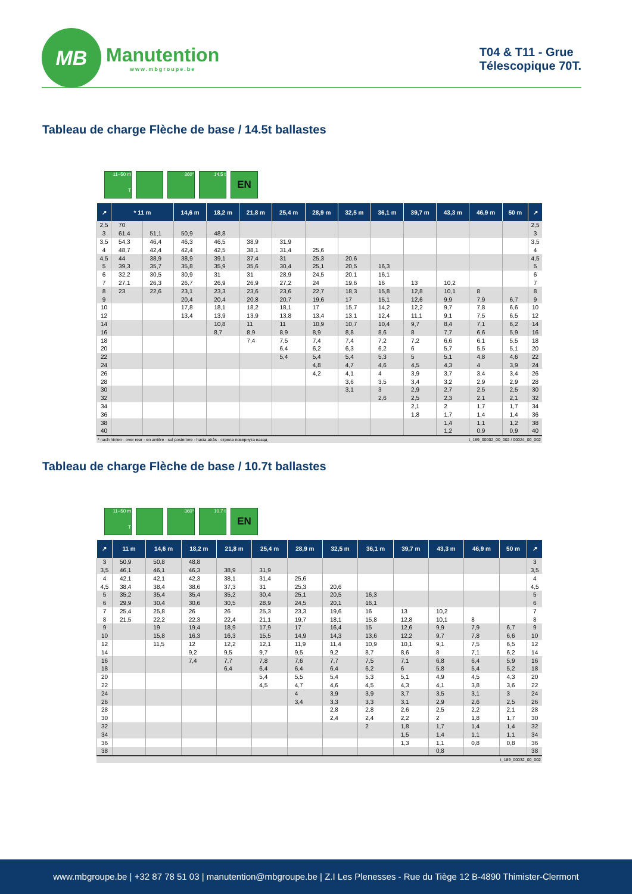MB
Manutention
www.mbgroupe.be
T04 & T11 - Grue
Télescopique 70T.
Tableau de charge Flèche de base / 14.5t ballastes
11–50 m
T
360°
14,5 t
EN
| ↗ | * 11 m | | 14,6 m | 18,2 m | 21,8 m | 25,4 m | 28,9 m | 32,5 m | 36,1 m | 39,7 m | 43,3 m | 46,9 m | 50 m | ↗ |
| --- | --- | --- | --- | --- | --- | --- | --- | --- | --- | --- | --- | --- | --- | --- |
| 2,5 | 70 | | | | | | | | | | | | | 2,5 |
| 3 | 61,4 | 51,1 | 50,9 | 48,8 | | | | | | | | | | 3 |
| 3,5 | 54,3 | 46,4 | 46,3 | 46,5 | 38,9 | 31,9 | | | | | | | | 3,5 |
| 4 | 48,7 | 42,4 | 42,4 | 42,5 | 38,1 | 31,4 | 25,6 | | | | | | | 4 |
| 4,5 | 44 | 38,9 | 38,9 | 39,1 | 37,4 | 31 | 25,3 | 20,6 | | | | | | 4,5 |
| 5 | 39,3 | 35,7 | 35,8 | 35,9 | 35,6 | 30,4 | 25,1 | 20,5 | 16,3 | | | | | 5 |
| 6 | 32,2 | 30,5 | 30,9 | 31 | 31 | 28,9 | 24,5 | 20,1 | 16,1 | | | | | 6 |
| 7 | 27,1 | 26,3 | 26,7 | 26,9 | 26,9 | 27,2 | 24 | 19,6 | 16 | 13 | 10,2 | | | 7 |
| 8 | 23 | 22,6 | 23,1 | 23,3 | 23,6 | 23,6 | 22,7 | 18,3 | 15,8 | 12,8 | 10,1 | 8 | | 8 |
| 9 | | | 20,4 | 20,4 | 20,8 | 20,7 | 19,6 | 17 | 15,1 | 12,6 | 9,9 | 7,9 | 6,7 | 9 |
| 10 | | | 17,8 | 18,1 | 18,2 | 18,1 | 17 | 15,7 | 14,2 | 12,2 | 9,7 | 7,8 | 6,6 | 10 |
| 12 | | | 13,4 | 13,9 | 13,9 | 13,8 | 13,4 | 13,1 | 12,4 | 11,1 | 9,1 | 7,5 | 6,5 | 12 |
| 14 | | | | 10,8 | 11 | 11 | 10,9 | 10,7 | 10,4 | 9,7 | 8,4 | 7,1 | 6,2 | 14 |
| 16 | | | | 8,7 | 8,9 | 8,9 | 8,9 | 8,8 | 8,6 | 8 | 7,7 | 6,6 | 5,9 | 16 |
| 18 | | | | | 7,4 | 7,5 | 7,4 | 7,4 | 7,2 | 7,2 | 6,6 | 6,1 | 5,5 | 18 |
| 20 | | | | | | 6,4 | 6,2 | 6,3 | 6,2 | 6 | 5,7 | 5,5 | 5,1 | 20 |
| 22 | | | | | | 5,4 | 5,4 | 5,4 | 5,3 | 5 | 5,1 | 4,8 | 4,6 | 22 |
| 24 | | | | | | | 4,8 | 4,7 | 4,6 | 4,5 | 4,3 | 4 | 3,9 | 24 |
| 26 | | | | | | | 4,2 | 4,1 | 4 | 3,9 | 3,7 | 3,4 | 3,4 | 26 |
| 28 | | | | | | | | 3,6 | 3,5 | 3,4 | 3,2 | 2,9 | 2,9 | 28 |
| 30 | | | | | | | | 3,1 | 3 | 2,9 | 2,7 | 2,5 | 2,5 | 30 |
| 32 | | | | | | | | | 2,6 | 2,5 | 2,3 | 2,1 | 2,1 | 32 |
| 34 | | | | | | | | | | 2,1 | 2 | 1,7 | 1,7 | 34 |
| 36 | | | | | | | | | | 1,8 | 1,7 | 1,4 | 1,4 | 36 |
| 38 | | | | | | | | | | | 1,4 | 1,1 | 1,2 | 38 |
| 40 | | | | | | | | | | | 1,2 | 0,9 | 0,9 | 40 |
* nach hinten · over rear · en arrière · sul posteriore · hacia atrás · стрела повернута назад t_189_00002_00_002 / 00024_00_002
Tableau de charge Flèche de base / 10.7t ballastes
11–50 m
T
360°
10,7 t
EN
| ↗ | 11 m | 14,6 m | 18,2 m | 21,8 m | 25,4 m | 28,9 m | 32,5 m | 36,1 m | 39,7 m | 43,3 m | 46,9 m | 50 m | ↗ |
| --- | --- | --- | --- | --- | --- | --- | --- | --- | --- | --- | --- | --- | --- |
| 3 | 50,9 | 50,8 | 48,8 | | | | | | | | | | 3 |
| 3,5 | 46,1 | 46,1 | 46,3 | 38,9 | 31,9 | | | | | | | | 3,5 |
| 4 | 42,1 | 42,1 | 42,3 | 38,1 | 31,4 | 25,6 | | | | | | | 4 |
| 4,5 | 38,4 | 38,4 | 38,6 | 37,3 | 31 | 25,3 | 20,6 | | | | | | 4,5 |
| 5 | 35,2 | 35,4 | 35,4 | 35,2 | 30,4 | 25,1 | 20,5 | 16,3 | | | | | 5 |
| 6 | 29,9 | 30,4 | 30,6 | 30,5 | 28,9 | 24,5 | 20,1 | 16,1 | | | | | 6 |
| 7 | 25,4 | 25,8 | 26 | 26 | 25,3 | 23,3 | 19,6 | 16 | 13 | 10,2 | | | 7 |
| 8 | 21,5 | 22,2 | 22,3 | 22,4 | 21,1 | 19,7 | 18,1 | 15,8 | 12,8 | 10,1 | 8 | | 8 |
| 9 | | 19 | 19,4 | 18,9 | 17,9 | 17 | 16,4 | 15 | 12,6 | 9,9 | 7,9 | 6,7 | 9 |
| 10 | | 15,8 | 16,3 | 16,3 | 15,5 | 14,9 | 14,3 | 13,6 | 12,2 | 9,7 | 7,8 | 6,6 | 10 |
| 12 | | 11,5 | 12 | 12,2 | 12,1 | 11,9 | 11,4 | 10,9 | 10,1 | 9,1 | 7,5 | 6,5 | 12 |
| 14 | | | 9,2 | 9,5 | 9,7 | 9,5 | 9,2 | 8,7 | 8,6 | 8 | 7,1 | 6,2 | 14 |
| 16 | | | 7,4 | 7,7 | 7,8 | 7,6 | 7,7 | 7,5 | 7,1 | 6,8 | 6,4 | 5,9 | 16 |
| 18 | | | | 6,4 | 6,4 | 6,4 | 6,4 | 6,2 | 6 | 5,8 | 5,4 | 5,2 | 18 |
| 20 | | | | | 5,4 | 5,5 | 5,4 | 5,3 | 5,1 | 4,9 | 4,5 | 4,3 | 20 |
| 22 | | | | | 4,5 | 4,7 | 4,6 | 4,5 | 4,3 | 4,1 | 3,8 | 3,6 | 22 |
| 24 | | | | | | 4 | 3,9 | 3,9 | 3,7 | 3,5 | 3,1 | 3 | 24 |
| 26 | | | | | | 3,4 | 3,3 | 3,3 | 3,1 | 2,9 | 2,6 | 2,5 | 26 |
| 28 | | | | | | | 2,8 | 2,8 | 2,6 | 2,5 | 2,2 | 2,1 | 28 |
| 30 | | | | | | | 2,4 | 2,4 | 2,2 | 2 | 1,8 | 1,7 | 30 |
| 32 | | | | | | | | 2 | 1,8 | 1,7 | 1,4 | 1,4 | 32 |
| 34 | | | | | | | | | 1,5 | 1,4 | 1,1 | 1,1 | 34 |
| 36 | | | | | | | | | 1,3 | 1,1 | 0,8 | 0,8 | 36 |
| 38 | | | | | | | | | | 0,8 | | | 38 |
t_189_00032_00_002
www.mbgroupe.be | +32 87 78 51 03 | manutention@mbgroupe.be | Z.I Les Plenesses - Rue du Tiège 12 B-4890 Thimister-Clermont